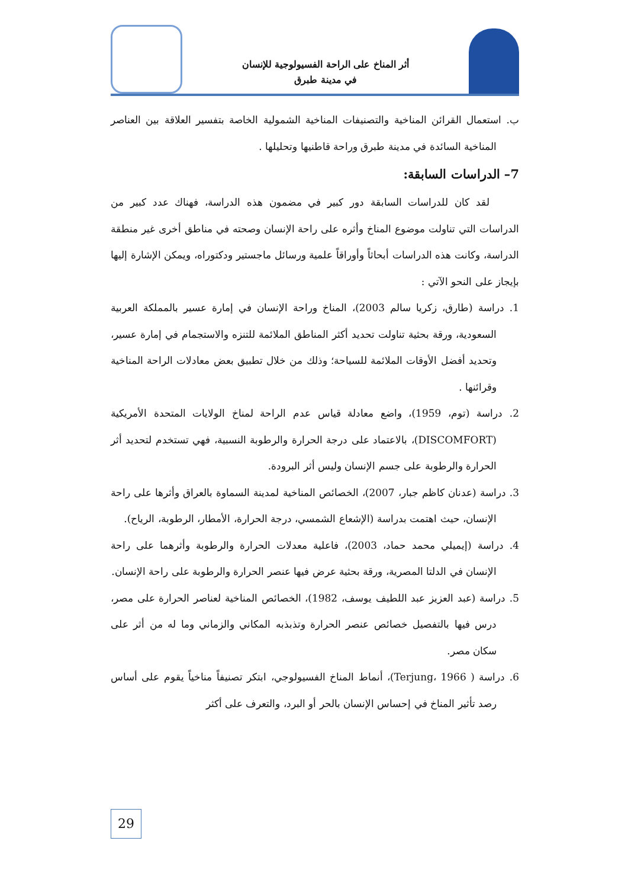أثر المناخ على الراحة الفسيولوجية للإنسان
في مدينة طبرق
ب. استعمال القرائن المناخية والتصنيفات المناخية الشمولية الخاصة بتفسير العلاقة بين العناصر المناخية السائدة في مدينة طبرق وراحة قاطنيها وتحليلها .
7– الدراسات السابقة:
لقد كان للدراسات السابقة دور كبير في مضمون هذه الدراسة، فهناك عدد كبير من الدراسات التي تناولت موضوع المناخ وأثره على راحة الإنسان وصحته في مناطق أخرى غير منطقة الدراسة، وكانت هذه الدراسات أبحاثاً وأوراقاً علمية ورسائل ماجستير ودكتوراه، ويمكن الإشارة إليها بإيجاز على النحو الآتي :
1. دراسة (طارق، زكريا سالم 2003)، المناخ وراحة الإنسان في إمارة عسير بالمملكة العربية السعودية، ورقة بحثية تناولت تحديد أكثر المناطق الملائمة للتنزه والاستجمام في إمارة عسير، وتحديد أفضل الأوقات الملائمة للسياحة؛ وذلك من خلال تطبيق بعض معادلات الراحة المناخية وقرائنها .
2. دراسة (توم، 1959)، واضع معادلة قياس عدم الراحة لمناخ الولايات المتحدة الأمريكية (DISCOMFORT)، بالاعتماد على درجة الحرارة والرطوبة النسبية، فهي تستخدم لتحديد أثر الحرارة والرطوبة على جسم الإنسان وليس أثر البرودة.
3. دراسة (عدنان كاظم جبار، 2007)، الخصائص المناخية لمدينة السماوة بالعراق وأثرها على راحة الإنسان، حيث اهتمت بدراسة (الإشعاع الشمسي، درجة الحرارة، الأمطار، الرطوبة، الرياح).
4. دراسة (إيميلي محمد حماد، 2003)، فاعلية معدلات الحرارة والرطوبة وأثرهما على راحة الإنسان في الدلتا المصرية، ورقة بحثية عرض فيها عنصر الحرارة والرطوبة على راحة الإنسان.
5. دراسة (عبد العزيز عبد اللطيف يوسف، 1982)، الخصائص المناخية لعناصر الحرارة على مصر، درس فيها بالتفصيل خصائص عنصر الحرارة وتذبذبه المكاني والزماني وما له من أثر على سكان مصر.
6. دراسة ( Terjung، 1966)، أنماط المناخ الفسيولوجي، ابتكر تصنيفاً مناخياً يقوم على أساس رصد تأثير المناخ في إحساس الإنسان بالحر أو البرد، والتعرف على أكثر
29